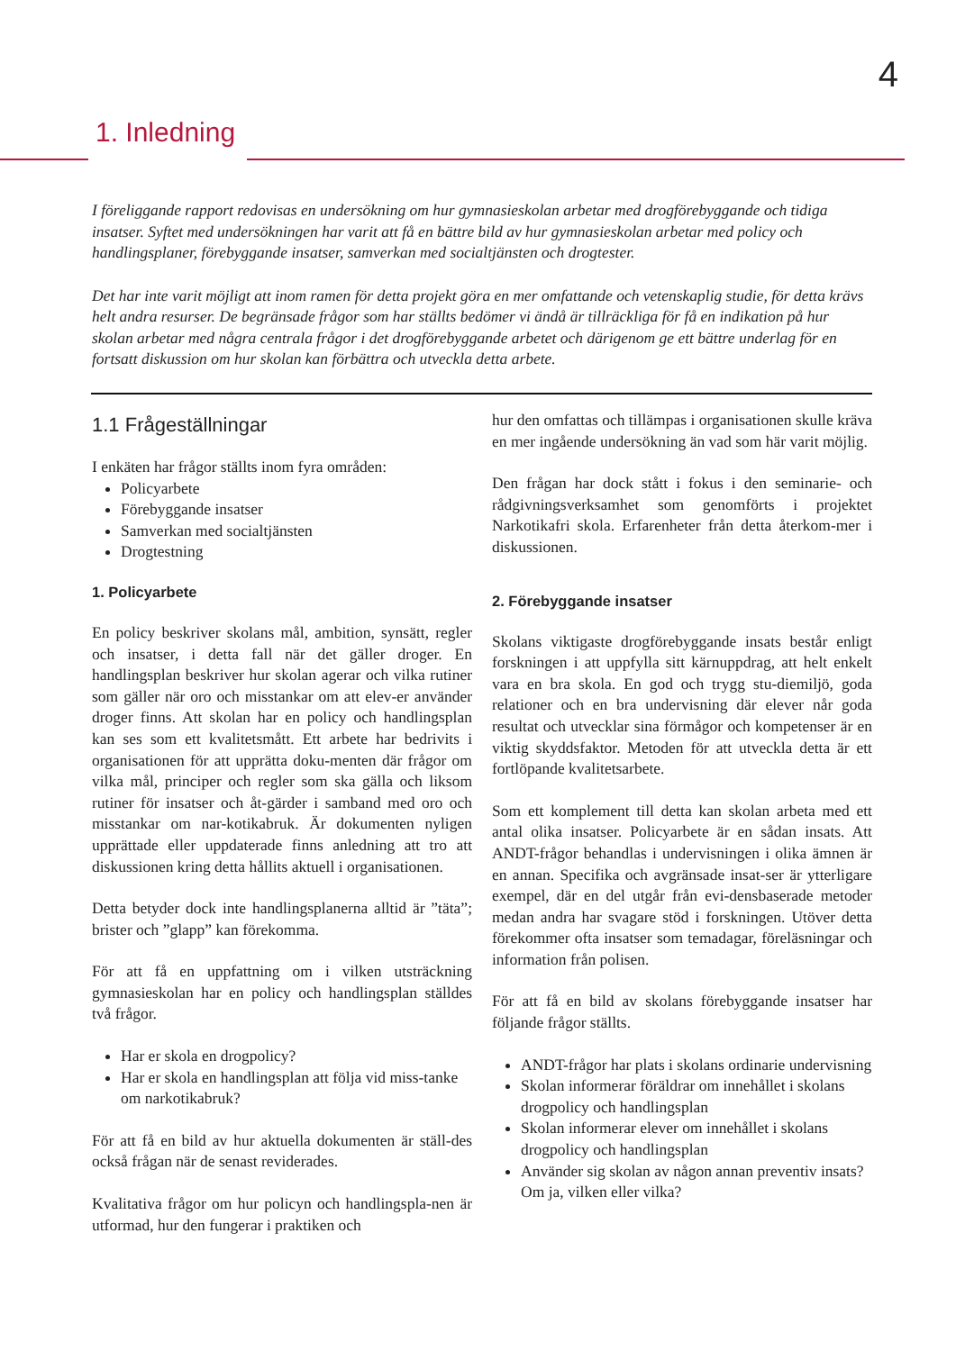4
1. Inledning
I föreliggande rapport redovisas en undersökning om hur gymnasieskolan arbetar med drogförebyggande och tidiga insatser. Syftet med undersökningen har varit att få en bättre bild av hur gymnasieskolan arbetar med policy och handlingsplaner, förebyggande insatser, samverkan med socialtjänsten och drogtester.
Det har inte varit möjligt att inom ramen för detta projekt göra en mer omfattande och vetenskaplig studie, för detta krävs helt andra resurser. De begränsade frågor som har ställts bedömer vi ändå är tillräckliga för få en indikation på hur skolan arbetar med några centrala frågor i det drogförebyggande arbetet och därigenom ge ett bättre underlag för en fortsatt diskussion om hur skolan kan förbättra och utveckla detta arbete.
1.1 Frågeställningar
I enkäten har frågor ställts inom fyra områden:
Policyarbete
Förebyggande insatser
Samverkan med socialtjänsten
Drogtestning
1. Policyarbete
En policy beskriver skolans mål, ambition, synsätt, regler och insatser, i detta fall när det gäller droger. En handlingsplan beskriver hur skolan agerar och vilka rutiner som gäller när oro och misstankar om att elev-er använder droger finns. Att skolan har en policy och handlingsplan kan ses som ett kvalitetsmått. Ett arbete har bedrivits i organisationen för att upprätta doku-menten där frågor om vilka mål, principer och regler som ska gälla och liksom rutiner för insatser och åt-gärder i samband med oro och misstankar om nar-kotikabruk. Är dokumenten nyligen upprättade eller uppdaterade finns anledning att tro att diskussionen kring detta hållits aktuell i organisationen.
Detta betyder dock inte handlingsplanerna alltid är ”täta”; brister och ”glapp” kan förekomma.
För att få en uppfattning om i vilken utsträckning gymnasieskolan har en policy och handlingsplan ställdes två frågor.
Har er skola en drogpolicy?
Har er skola en handlingsplan att följa vid miss-tanke om narkotikabruk?
För att få en bild av hur aktuella dokumenten är ställ-des också frågan när de senast reviderades.
Kvalitativa frågor om hur policyn och handlingspla-nen är utformad, hur den fungerar i praktiken och
hur den omfattas och tillämpas i organisationen skulle kräva en mer ingående undersökning än vad som här varit möjlig.
Den frågan har dock stått i fokus i den seminarie- och rådgivningsverksamhet som genomförts i projektet Narkotikafri skola. Erfarenheter från detta återkom-mer i diskussionen.
2. Förebyggande insatser
Skolans viktigaste drogförebyggande insats består enligt forskningen i att uppfylla sitt kärnuppdrag, att helt enkelt vara en bra skola. En god och trygg stu-diemiljö, goda relationer och en bra undervisning där elever når goda resultat och utvecklar sina förmågor och kompetenser är en viktig skyddsfaktor. Metoden för att utveckla detta är ett fortlöpande kvalitetsarbete.
Som ett komplement till detta kan skolan arbeta med ett antal olika insatser. Policyarbete är en sådan insats. Att ANDT-frågor behandlas i undervisningen i olika ämnen är en annan. Specifika och avgränsade insat-ser är ytterligare exempel, där en del utgår från evi-densbaserade metoder medan andra har svagare stöd i forskningen. Utöver detta förekommer ofta insatser som temadagar, föreläsningar och information från polisen.
För att få en bild av skolans förebyggande insatser har följande frågor ställts.
ANDT-frågor har plats i skolans ordinarie undervisning
Skolan informerar föräldrar om innehållet i skolans drogpolicy och handlingsplan
Skolan informerar elever om innehållet i skolans drogpolicy och handlingsplan
Använder sig skolan av någon annan preventiv insats? Om ja, vilken eller vilka?